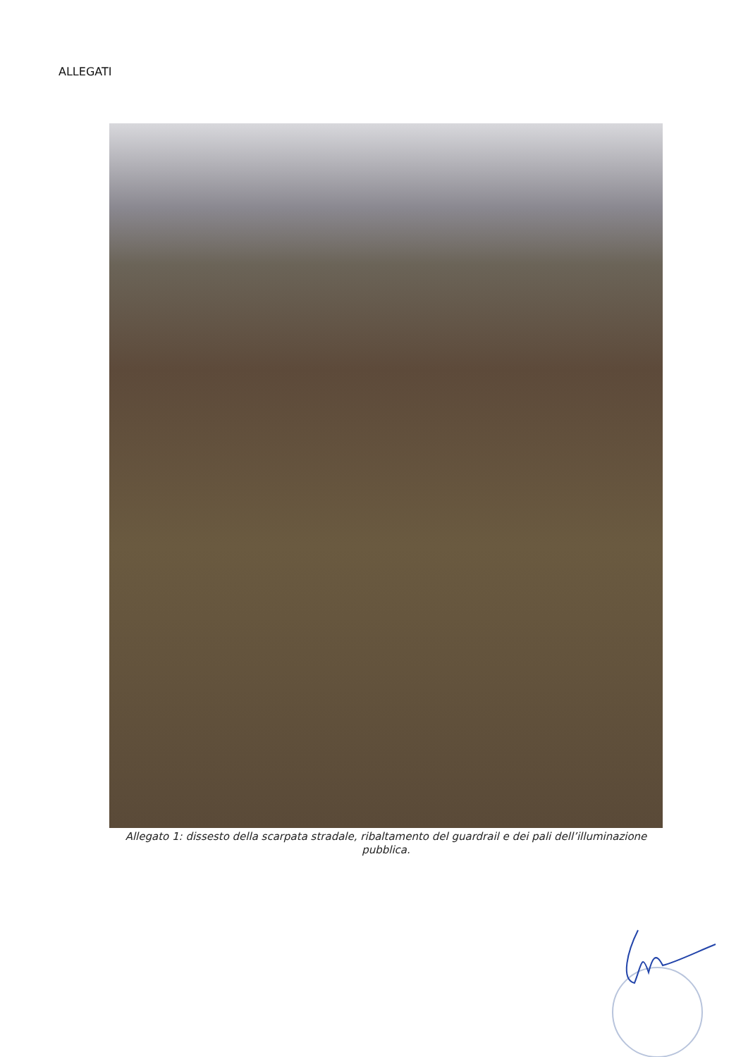ALLEGATI
Allegato 1: dissesto della scarpata stradale, ribaltamento del guardrail e dei pali dell’illuminazione pubblica.